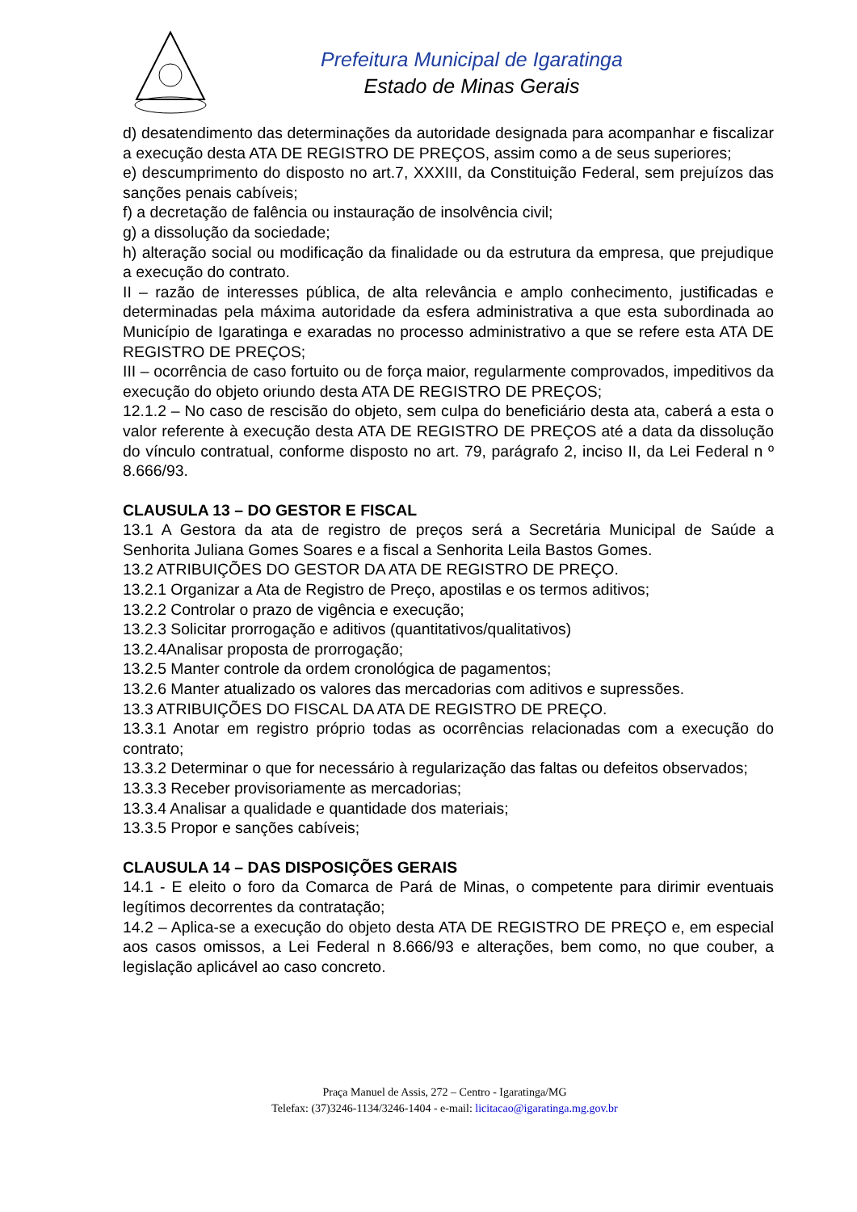Prefeitura Municipal de Igaratinga
Estado de Minas Gerais
d) desatendimento das determinações da autoridade designada para acompanhar e fiscalizar a execução desta ATA DE REGISTRO DE PREÇOS, assim como a de seus superiores;
e) descumprimento do disposto no art.7, XXXIII, da Constituição Federal, sem prejuízos das sanções penais cabíveis;
f) a decretação de falência ou instauração de insolvência civil;
g) a dissolução da sociedade;
h) alteração social ou modificação da finalidade ou da estrutura da empresa, que prejudique a execução do contrato.
II – razão de interesses pública, de alta relevância e amplo conhecimento, justificadas e determinadas pela máxima autoridade da esfera administrativa a que esta subordinada ao Município de Igaratinga e exaradas no processo administrativo a que se refere esta ATA DE REGISTRO DE PREÇOS;
III – ocorrência de caso fortuito ou de força maior, regularmente comprovados, impeditivos da execução do objeto oriundo desta ATA DE REGISTRO DE PREÇOS;
12.1.2 – No caso de rescisão do objeto, sem culpa do beneficiário desta ata, caberá a esta o valor referente à execução desta ATA DE REGISTRO DE PREÇOS até a data da dissolução do vínculo contratual, conforme disposto no art. 79, parágrafo 2, inciso II, da Lei Federal n º 8.666/93.
CLAUSULA 13 – DO GESTOR E FISCAL
13.1 A Gestora da ata de registro de preços será a Secretária Municipal de Saúde a Senhorita Juliana Gomes Soares e a fiscal a Senhorita Leila Bastos Gomes.
13.2 ATRIBUIÇÕES DO GESTOR DA ATA DE REGISTRO DE PREÇO.
13.2.1 Organizar a Ata de Registro de Preço, apostilas e os termos aditivos;
13.2.2 Controlar o prazo de vigência e execução;
13.2.3 Solicitar prorrogação e aditivos (quantitativos/qualitativos)
13.2.4Analisar proposta de prorrogação;
13.2.5 Manter controle da ordem cronológica de pagamentos;
13.2.6 Manter atualizado os valores das mercadorias com aditivos e supressões.
13.3 ATRIBUIÇÕES DO FISCAL DA ATA DE REGISTRO DE PREÇO.
13.3.1 Anotar em registro próprio todas as ocorrências relacionadas com a execução do contrato;
13.3.2 Determinar o que for necessário à regularização das faltas ou defeitos observados;
13.3.3 Receber provisoriamente as mercadorias;
13.3.4 Analisar a qualidade e quantidade dos materiais;
13.3.5 Propor e sanções cabíveis;
CLAUSULA 14 – DAS DISPOSIÇÕES GERAIS
14.1 - E eleito o foro da Comarca de Pará de Minas, o competente para dirimir eventuais legítimos decorrentes da contratação;
14.2 – Aplica-se a execução do objeto desta ATA DE REGISTRO DE PREÇO e, em especial aos casos omissos, a Lei Federal n 8.666/93 e alterações, bem como, no que couber, a legislação aplicável ao caso concreto.
Praça Manuel de Assis, 272 – Centro - Igaratinga/MG
Telefax: (37)3246-1134/3246-1404 - e-mail: licitacao@igaratinga.mg.gov.br